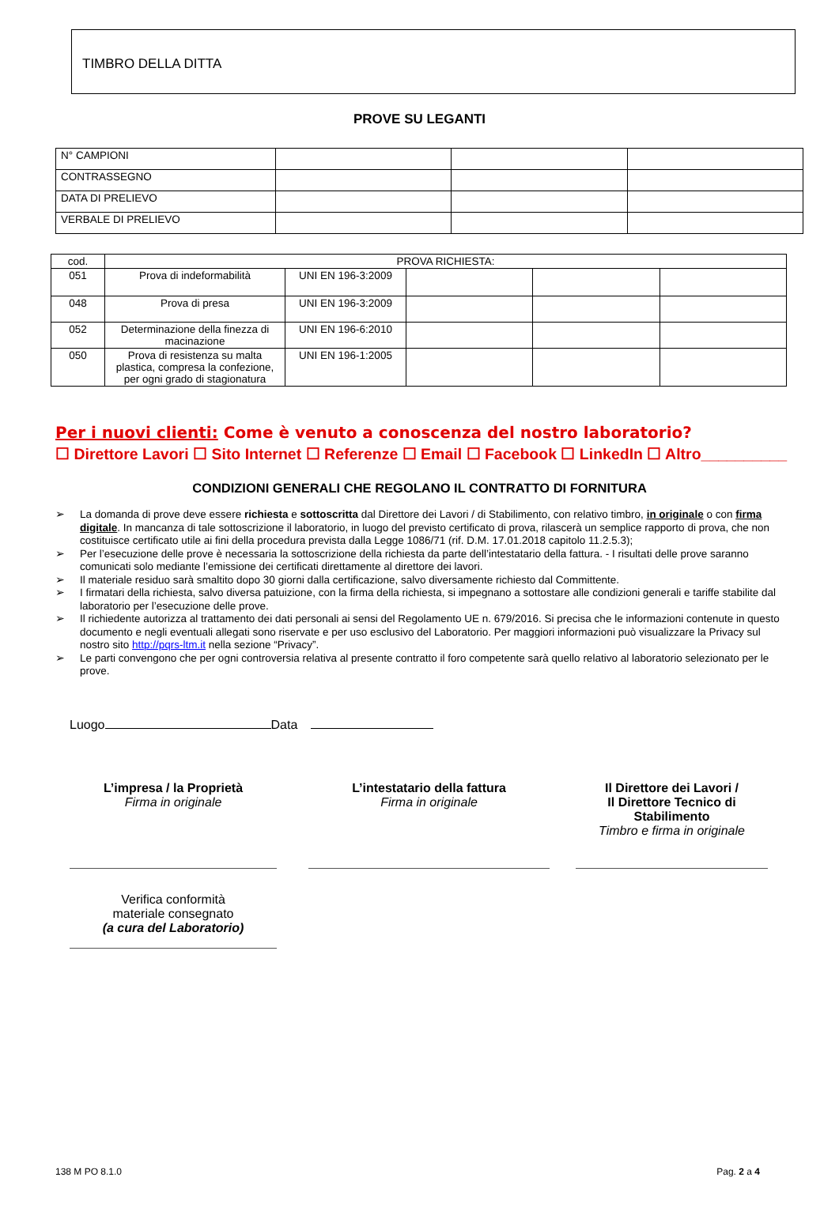TIMBRO DELLA DITTA
PROVE SU LEGANTI
| N° CAMPIONI | | | |
| CONTRASSEGNO | | | |
| DATA DI PRELIEVO | | | |
| VERBALE DI PRELIEVO | | | |
| cod. | PROVA RICHIESTA: | | | | |
| 051 | Prova di indeformabilità | UNI EN 196-3:2009 | | | |
| 048 | Prova di presa | UNI EN 196-3:2009 | | | |
| 052 | Determinazione della finezza di macinazione | UNI EN 196-6:2010 | | | |
| 050 | Prova di resistenza su malta plastica, compresa la confezione, per ogni grado di stagionatura | UNI EN 196-1:2005 | | | |
Per i nuovi clienti: Come è venuto a conoscenza del nostro laboratorio?
☐ Direttore Lavori ☐ Sito Internet ☐ Referenze ☐ Email ☐ Facebook ☐ LinkedIn ☐ Altro__________
CONDIZIONI GENERALI CHE REGOLANO IL CONTRATTO DI FORNITURA
➢ La domanda di prove deve essere richiesta e sottoscritta dal Direttore dei Lavori / di Stabilimento, con relativo timbro, in originale o con firma digitale. In mancanza di tale sottoscrizione il laboratorio, in luogo del previsto certificato di prova, rilascerà un semplice rapporto di prova, che non costituisce certificato utile ai fini della procedura prevista dalla Legge 1086/71 (rif. D.M. 17.01.2018 capitolo 11.2.5.3);
➢ Per l’esecuzione delle prove è necessaria la sottoscrizione della richiesta da parte dell’intestatario della fattura. - I risultati delle prove saranno comunicati solo mediante l’emissione dei certificati direttamente al direttore dei lavori.
➢ Il materiale residuo sarà smaltito dopo 30 giorni dalla certificazione, salvo diversamente richiesto dal Committente.
➢ I firmatari della richiesta, salvo diversa patuizione, con la firma della richiesta, si impegnano a sottostare alle condizioni generali e tariffe stabilite dal laboratorio per l’esecuzione delle prove.
➢ Il richiedente autorizza al trattamento dei dati personali ai sensi del Regolamento UE n. 679/2016. Si precisa che le informazioni contenute in questo documento e negli eventuali allegati sono riservate e per uso esclusivo del Laboratorio. Per maggiori informazioni può visualizzare la Privacy sul nostro sito http://pqrs-ltm.it nella sezione “Privacy”.
➢ Le parti convengono che per ogni controversia relativa al presente contratto il foro competente sarà quello relativo al laboratorio selezionato per le prove.
Luogo Data
L’impresa / la Proprietà
Firma in originale
Verifica conformità
materiale consegnato
(a cura del Laboratorio)
L’intestatario della fattura
Firma in originale
Il Direttore dei Lavori /
Il Direttore Tecnico di Stabilimento
Timbro e firma in originale
138 M PO 8.1.0 Pag. 2 a 4